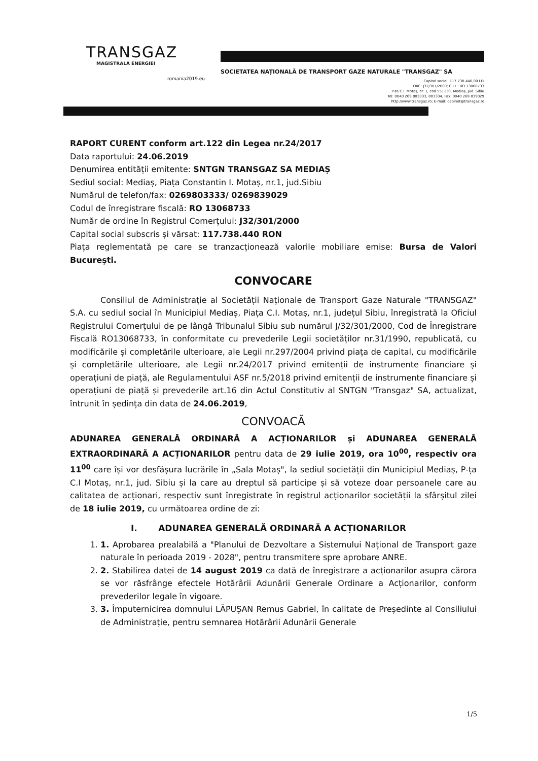TRANSGAZ
MAGISTRALA ENERGIEI
romania2019.eu
SOCIETATEA NAȚIONALĂ DE TRANSPORT GAZE NATURALE "TRANSGAZ" SA
Capital social: 117 738 440,00 LEI
ORC: J32/301/2000; C.I.F.: RO 13068733
P-ța C.I. Motaș, nr. 1, cod 551130, Mediaș, Jud. Sibiu
Tel: 0040 269 803333, 803334, Fax: 0040 269 839029
http://www.transgaz.ro; E-mail: cabinet@transgaz.ro
RAPORT CURENT conform art.122 din Legea nr.24/2017
Data raportului: 24.06.2019
Denumirea entității emitente: SNTGN TRANSGAZ SA MEDIAȘ
Sediul social: Mediaș, Piața Constantin I. Motaș, nr.1, jud.Sibiu
Numărul de telefon/fax: 0269803333/ 0269839029
Codul de înregistrare fiscală: RO 13068733
Număr de ordine în Registrul Comerțului: J32/301/2000
Capital social subscris și vărsat: 117.738.440 RON
Piața reglementată pe care se tranzacționează valorile mobiliare emise: Bursa de Valori București.
CONVOCARE
Consiliul de Administrație al Societății Naționale de Transport Gaze Naturale "TRANSGAZ" S.A. cu sediul social în Municipiul Mediaș, Piața C.I. Motaș, nr.1, județul Sibiu, înregistrată la Oficiul Registrului Comerțului de pe lângă Tribunalul Sibiu sub numărul J/32/301/2000, Cod de Înregistrare Fiscală RO13068733, în conformitate cu prevederile Legii societăților nr.31/1990, republicată, cu modificările și completările ulterioare, ale Legii nr.297/2004 privind piața de capital, cu modificările și completările ulterioare, ale Legii nr.24/2017 privind emitenții de instrumente financiare și operațiuni de piață, ale Regulamentului ASF nr.5/2018 privind emitenții de instrumente financiare și operațiuni de piață și prevederile art.16 din Actul Constitutiv al SNTGN "Transgaz" SA, actualizat, întrunit în ședința din data de 24.06.2019,
CONVOACĂ
ADUNAREA GENERALĂ ORDINARĂ A ACȚIONARILOR și ADUNAREA GENERALĂ EXTRAORDINARĂ A ACȚIONARILOR pentru data de 29 iulie 2019, ora 10<sup>00</sup>, respectiv ora 11<sup>00</sup> care își vor desfășura lucrările în „Sala Motaș", la sediul societății din Municipiul Mediaș, P-ța C.I Motaș, nr.1, jud. Sibiu și la care au dreptul să participe și să voteze doar persoanele care au calitatea de acționari, respectiv sunt înregistrate în registrul acționarilor societății la sfârșitul zilei de 18 iulie 2019, cu următoarea ordine de zi:
I. ADUNAREA GENERALĂ ORDINARĂ A ACȚIONARILOR
1. 1. Aprobarea prealabilă a "Planului de Dezvoltare a Sistemului Național de Transport gaze naturale în perioada 2019 - 2028", pentru transmitere spre aprobare ANRE.
2. 2. Stabilirea datei de 14 august 2019 ca dată de înregistrare a acționarilor asupra cărora se vor răsfrânge efectele Hotărârii Adunării Generale Ordinare a Acționarilor, conform prevederilor legale în vigoare.
3. 3. Împuternicirea domnului LĂPUȘAN Remus Gabriel, în calitate de Președinte al Consiliului de Administrație, pentru semnarea Hotărârii Adunării Generale
1/5